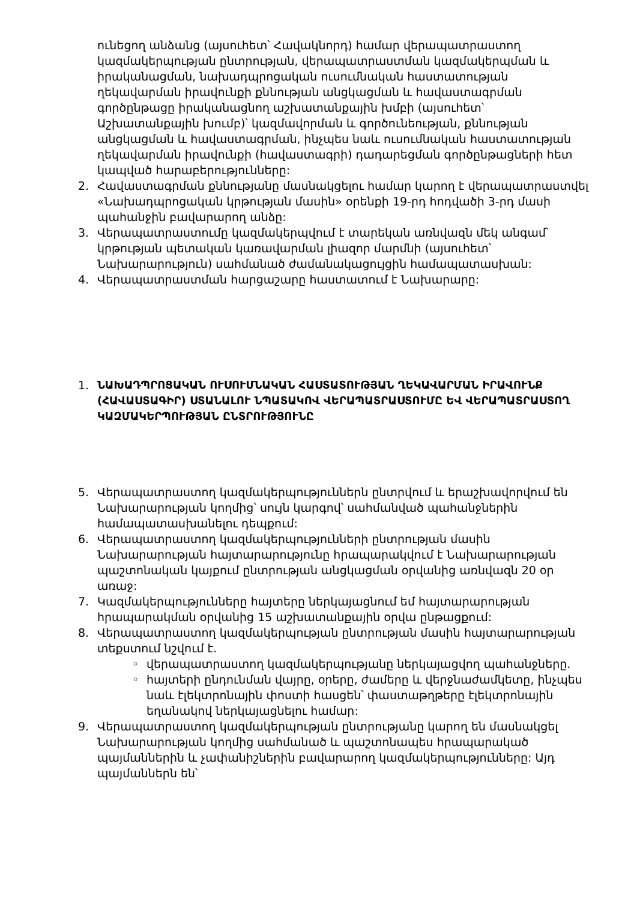ունեցող անձանց (այսուհետ՝ Հավակնորդ) համար վերապատրաստող կազմակերպության ընտրության, վերապատրաստման կազմակերպման և իրականացման, նախադպրոցական ուսումնական հաստատության ղեկավարման իրավունքի քննության անցկացման և հավաստագրման գործընթացը իրականացնող աշխատանքային խմբի (այսուհետ՝ Աշխատանքային խումբ)՝ կազմավորման և գործունեության, քննության անցկացման և հավաստագրման, ինչպես նաև ուսումնական հաստատության ղեկավարման իրավունքի (հավաստագրի) դադարեցման գործընթացների հետ կապված հարաբերությունները:
2. Հավաստագրման քննությանը մասնակցելու համար կարող է վերապատրաստվել «Նախադպրոցական կրթության մասին» օրենքի 19-րդ հոդվածի 3-րդ մասի պահանջին բավարարող անձը:
3. Վերապատրաստումը կազմակերպվում է տարեկան առնվազն մեկ անգամ՝ կրթության պետական կառավարման լիազոր մարմնի (այսուհետ՝ Նախարարություն) սահմանած ժամանակացույցին համապատասխան:
4. Վերապատրաստման հարցաշարը հաստատում է Նախարարը:
1.
ՆԱԽԱԴՊՐՈՑԱԿԱՆ ՈՒՍՈՒՄՆԱԿԱՆ ՀԱՍՏԱՏՈՒԹՅԱՆ ՂԵԿԱՎԱՐՄԱՆ ԻՐԱՎՈՒՆՔ (ՀԱՎԱՍՏԱԳԻՐ) ՍՏԱՆԱԼՈՒ ՆՊԱՏԱԿՈՎ ՎԵՐԱՊԱՏՐԱՍՏՈՒՄԸ ԵՎ ՎԵՐԱՊԱՏՐԱՍՏՈՂ ԿԱԶՄԱԿԵՐՊՈՒԹՅԱՆ ԸՆՏՐՈՒԹՅՈՒՆԸ
5. Վերապատրաստող կազմակերպություններն ընտրվում և երաշխավորվում են Նախարարության կողմից՝ սույն կարգով՝ սահմանված պահանջներին համապատասխանելու դեպքում:
6. Վերապատրաստող կազմակերպությունների ընտրության մասին Նախարարության հայտարարությունը հրապարակվում է Նախարարության պաշտոնական կայքում ընտրության անցկացման օրվանից առնվազն 20 օր առաջ:
7. Կազմակերպությունները հայտերը ներկայացնում եմ հայտարարության հրապարակման օրվանից 15 աշխատանքային օրվա ընթացքում:
8. Վերապատրաստող կազմակերպության ընտրության մասին հայտարարության տեքստում նշվում է.
◦ վերապատրաստող կազմակերպությանը ներկայացվող պահանջները.
◦ հայտերի ընդունման վայրը, օրերը, ժամերը և վերջնաժամկետը, ինչպես նաև էլեկտրոնային փոստի հասցեն՝ փաստաթղթերը էլեկտրոնային եղանակով ներկայացնելու համար:
9. Վերապատրաստող կազմակերպության ընտրությանը կարող են մասնակցել Նախարարության կողմից սահմանած և պաշտոնապես հրապարակած պայմաններին և չափանիշներին բավարարող կազմակերպությունները: Այդ պայմաններն են՝